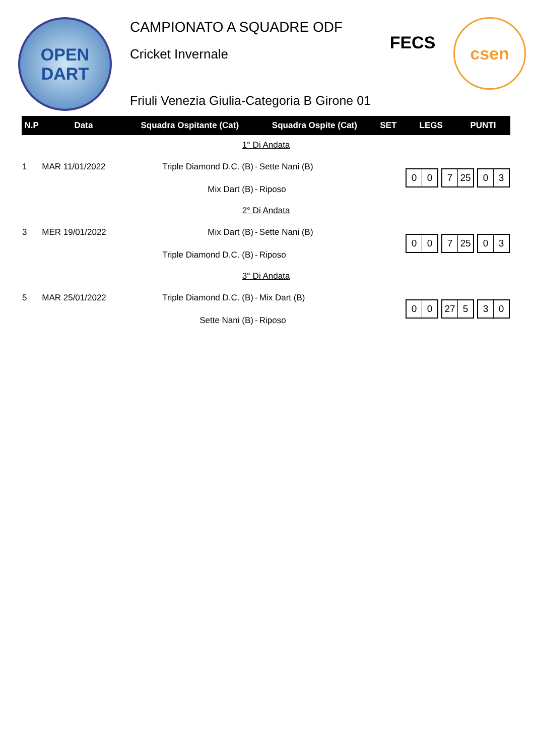OPEN
DART
CAMPIONATO A SQUADRE ODF
Cricket Invernale
Friuli Venezia Giulia-Categoria B Girone 01
FECS
csen
| N.P | Data | Squadra Ospitante (Cat) | | Squadra Ospite (Cat) | SET | LEGS | PUNTI |
| --- | --- | --- | --- | --- | --- | --- | --- |
| 1° Di Andata | | | | | | | |
| 1 | MAR 11/01/2022 | Triple Diamond D.C. (B) | - | Sette Nani (B) | 0 0 7 25 0 3 | | |
| | | Mix Dart (B) | - | Riposo | | | |
| 2° Di Andata | | | | | | | |
| 3 | MER 19/01/2022 | Mix Dart (B) | - | Sette Nani (B) | 0 0 7 25 0 3 | | |
| | | Triple Diamond D.C. (B) | - | Riposo | | | |
| 3° Di Andata | | | | | | | |
| 5 | MAR 25/01/2022 | Triple Diamond D.C. (B) | - | Mix Dart (B) | 0 0 27 5 3 0 | | |
| | | Sette Nani (B) | - | Riposo | | | |